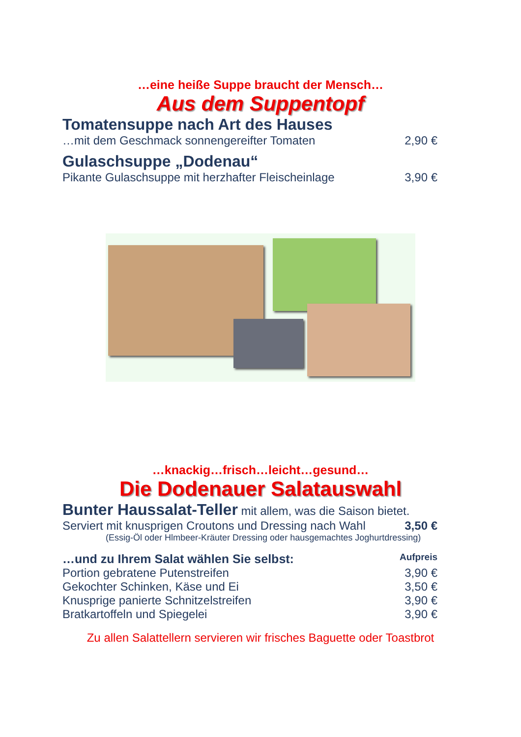…eine heiße Suppe braucht der Mensch…
Aus dem Suppentopf
Tomatensuppe nach Art des Hauses
…mit dem Geschmack sonnengereifter Tomaten 2,90 €
Gulaschsuppe „Dodenau“
Pikante Gulaschsuppe mit herzhafter Fleischeinlage 3,90 €
…knackig…frisch…leicht…gesund…
Die Dodenauer Salatauswahl
Bunter Haussalat-Teller mit allem, was die Saison bietet.
Serviert mit knusprigen Croutons und Dressing nach Wahl 3,50 €
(Essig-Öl oder Hlmbeer-Kräuter Dressing oder hausgemachtes Joghurtdressing)
…und zu Ihrem Salat wählen Sie selbst: Aufpreis
Portion gebratene Putenstreifen 3,90 €
Gekochter Schinken, Käse und Ei 3,50 €
Knusprige panierte Schnitzelstreifen 3,90 €
Bratkartoffeln und Spiegelei 3,90 €
Zu allen Salattellern servieren wir frisches Baguette oder Toastbrot